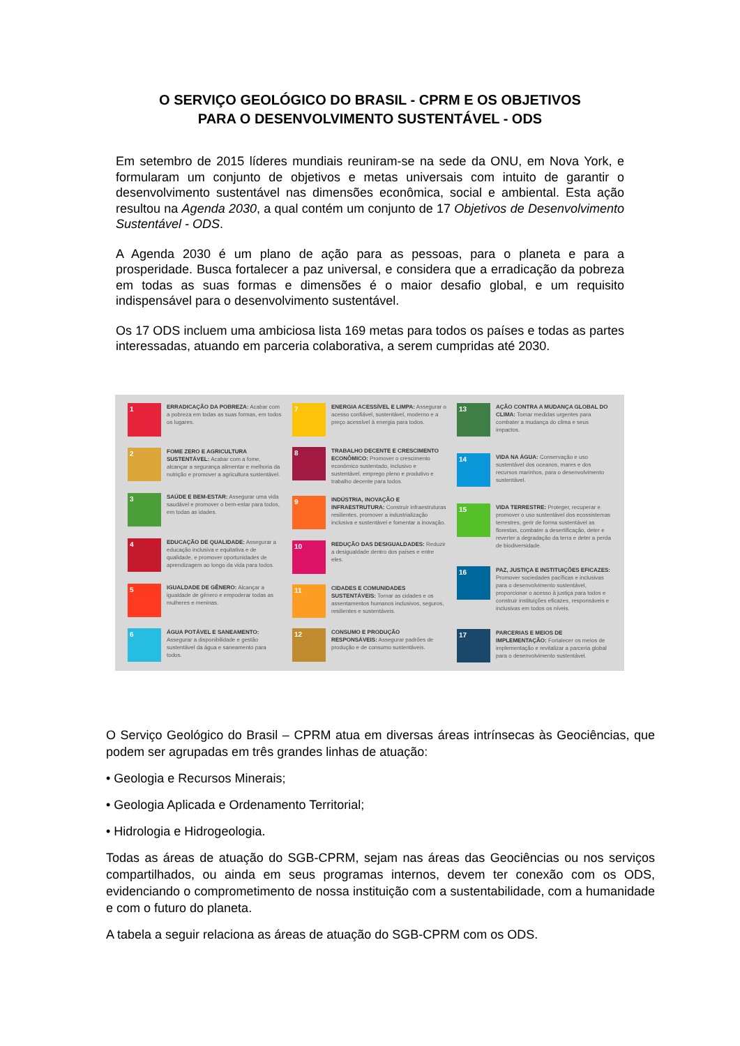O SERVIÇO GEOLÓGICO DO BRASIL - CPRM E OS OBJETIVOS
PARA O DESENVOLVIMENTO SUSTENTÁVEL - ODS
Em setembro de 2015 líderes mundiais reuniram-se na sede da ONU, em Nova York, e formularam um conjunto de objetivos e metas universais com intuito de garantir o desenvolvimento sustentável nas dimensões econômica, social e ambiental. Esta ação resultou na Agenda 2030, a qual contém um conjunto de 17 Objetivos de Desenvolvimento Sustentável - ODS.
A Agenda 2030 é um plano de ação para as pessoas, para o planeta e para a prosperidade. Busca fortalecer a paz universal, e considera que a erradicação da pobreza em todas as suas formas e dimensões é o maior desafio global, e um requisito indispensável para o desenvolvimento sustentável.
Os 17 ODS incluem uma ambiciosa lista 169 metas para todos os países e todas as partes interessadas, atuando em parceria colaborativa, a serem cumpridas até 2030.
1
ERRADICAÇÃO DA POBREZA: Acabar com a pobreza em todas as suas formas, em todos os lugares.
2
FOME ZERO E AGRICULTURA SUSTENTÁVEL: Acabar com a fome, alcançar a segurança alimentar e melhoria da nutrição e promover a agricultura sustentável.
3
SAÚDE E BEM-ESTAR: Assegurar uma vida saudável e promover o bem-estar para todos, em todas as idades.
4
EDUCAÇÃO DE QUALIDADE: Assegurar a educação inclusiva e equitativa e de qualidade, e promover oportunidades de aprendizagem ao longo da vida para todos.
5
IGUALDADE DE GÊNERO: Alcançar a igualdade de gênero e empoderar todas as mulheres e meninas.
6
ÁGUA POTÁVEL E SANEAMENTO: Assegurar a disponibilidade e gestão sustentável da água e saneamento para todos.
7
ENERGIA ACESSÍVEL E LIMPA: Assegurar o acesso confiável, sustentável, moderno e a preço acessível à energia para todos.
8
TRABALHO DECENTE E CRESCIMENTO ECONÔMICO: Promover o crescimento econômico sustentado, inclusivo e sustentável, emprego pleno e produtivo e trabalho decente para todos.
9
INDÚSTRIA, INOVAÇÃO E INFRAESTRUTURA: Construir infraestruturas resilientes, promover a industrialização inclusiva e sustentável e fomentar a inovação.
10
REDUÇÃO DAS DESIGUALDADES: Reduzir a desigualdade dentro dos países e entre eles.
11
CIDADES E COMUNIDADES SUSTENTÁVEIS: Tornar as cidades e os assentamentos humanos inclusivos, seguros, resilientes e sustentáveis.
12
CONSUMO E PRODUÇÃO RESPONSÁVEIS: Assegurar padrões de produção e de consumo sustentáveis.
13
AÇÃO CONTRA A MUDANÇA GLOBAL DO CLIMA: Tomar medidas urgentes para combater a mudança do clima e seus impactos.
14
VIDA NA ÁGUA: Conservação e uso sustentável dos oceanos, mares e dos recursos marinhos, para o desenvolvimento sustentável.
15
VIDA TERRESTRE: Proteger, recuperar e promover o uso sustentável dos ecossistemas terrestres, gerir de forma sustentável as florestas, combater a desertificação, deter e reverter a degradação da terra e deter a perda de biodiversidade.
16
PAZ, JUSTIÇA E INSTITUIÇÕES EFICAZES: Promover sociedades pacíficas e inclusivas para o desenvolvimento sustentável, proporcionar o acesso à justiça para todos e construir instituições eficazes, responsáveis e inclusivas em todos os níveis.
17
PARCERIAS E MEIOS DE IMPLEMENTAÇÃO: Fortalecer os meios de implementação e revitalizar a parceria global para o desenvolvimento sustentável.
O Serviço Geológico do Brasil – CPRM atua em diversas áreas intrínsecas às Geociências, que podem ser agrupadas em três grandes linhas de atuação:
• Geologia e Recursos Minerais;
• Geologia Aplicada e Ordenamento Territorial;
• Hidrologia e Hidrogeologia.
Todas as áreas de atuação do SGB-CPRM, sejam nas áreas das Geociências ou nos serviços compartilhados, ou ainda em seus programas internos, devem ter conexão com os ODS, evidenciando o comprometimento de nossa instituição com a sustentabilidade, com a humanidade e com o futuro do planeta.
A tabela a seguir relaciona as áreas de atuação do SGB-CPRM com os ODS.